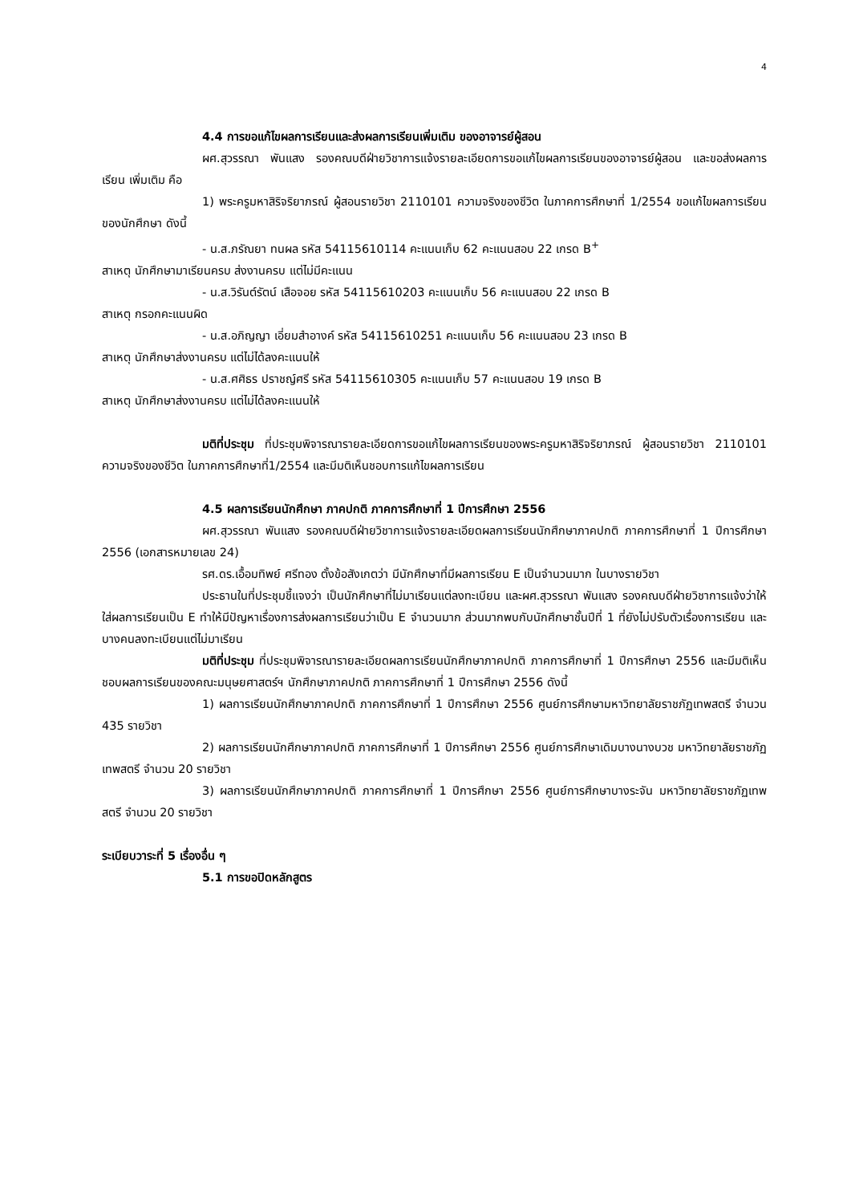4
4.4 การขอแก้ไขผลการเรียนและส่งผลการเรียนเพิ่มเติม ของอาจารย์ผู้สอน
ผศ.สุวรรณา พันแสง รองคณบดีฝ่ายวิชาการแจ้งรายละเอียดการขอแก้ไขผลการเรียนของอาจารย์ผู้สอน และขอส่งผลการเรียน เพิ่มเติม คือ
1) พระครูมหาสิริจริยาภรณ์ ผู้สอนรายวิชา 2110101 ความจริงของชีวิต ในภาคการศึกษาที่ 1/2554 ขอแก้ไขผลการเรียนของนักศึกษา ดังนี้
- น.ส.ภรัณยา ทนผล รหัส 54115610114 คะแนนเก็บ 62 คะแนนสอบ 22 เกรด B<sup>+</sup>
สาเหตุ นักศึกษามาเรียนครบ ส่งงานครบ แต่ไม่มีคะแนน
- น.ส.วิรันต์รัตน์ เสือจอย รหัส 54115610203 คะแนนเก็บ 56 คะแนนสอบ 22 เกรด B
สาเหตุ กรอกคะแนนผิด
- น.ส.อภิญญา เอี่ยมสำอางค์ รหัส 54115610251 คะแนนเก็บ 56 คะแนนสอบ 23 เกรด B
สาเหตุ นักศึกษาส่งงานครบ แต่ไม่ได้ลงคะแนนให้
- น.ส.ศศิธร ปราชญ์ศรี รหัส 54115610305 คะแนนเก็บ 57 คะแนนสอบ 19 เกรด B
สาเหตุ นักศึกษาส่งงานครบ แต่ไม่ได้ลงคะแนนให้
มติที่ประชุม ที่ประชุมพิจารณารายละเอียดการขอแก้ไขผลการเรียนของพระครูมหาสิริจริยาภรณ์ ผู้สอนรายวิชา 2110101 ความจริงของชีวิต ในภาคการศึกษาที่1/2554 และมีมติเห็นชอบการแก้ไขผลการเรียน
4.5 ผลการเรียนนักศึกษา ภาคปกติ ภาคการศึกษาที่ 1 ปีการศึกษา 2556
ผศ.สุวรรณา พันแสง รองคณบดีฝ่ายวิชาการแจ้งรายละเอียดผลการเรียนนักศึกษาภาคปกติ ภาคการศึกษาที่ 1 ปีการศึกษา 2556 (เอกสารหมายเลข 24)
รศ.ดร.เอื้อมทิพย์ ศรีทอง ตั้งข้อสังเกตว่า มีนักศึกษาที่มีผลการเรียน E เป็นจำนวนมาก ในบางรายวิชา
ประธานในที่ประชุมชี้แจงว่า เป็นนักศึกษาที่ไม่มาเรียนแต่ลงทะเบียน และผศ.สุวรรณา พันแสง รองคณบดีฝ่ายวิชาการแจ้งว่าให้ใส่ผลการเรียนเป็น E ทำให้มีปัญหาเรื่องการส่งผลการเรียนว่าเป็น E จำนวนมาก ส่วนมากพบกับนักศึกษาชั้นปีที่ 1 ที่ยังไม่ปรับตัวเรื่องการเรียน และบางคนลงทะเบียนแต่ไม่มาเรียน
มติที่ประชุม ที่ประชุมพิจารณารายละเอียดผลการเรียนนักศึกษาภาคปกติ ภาคการศึกษาที่ 1 ปีการศึกษา 2556 และมีมติเห็นชอบผลการเรียนของคณะมนุษยศาสตร์ฯ นักศึกษาภาคปกติ ภาคการศึกษาที่ 1 ปีการศึกษา 2556 ดังนี้
1) ผลการเรียนนักศึกษาภาคปกติ ภาคการศึกษาที่ 1 ปีการศึกษา 2556 ศูนย์การศึกษามหาวิทยาลัยราชภัฏเทพสตรี จำนวน 435 รายวิชา
2) ผลการเรียนนักศึกษาภาคปกติ ภาคการศึกษาที่ 1 ปีการศึกษา 2556 ศูนย์การศึกษาเดิมบางนางบวช มหาวิทยาลัยราชภัฏเทพสตรี จำนวน 20 รายวิชา
3) ผลการเรียนนักศึกษาภาคปกติ ภาคการศึกษาที่ 1 ปีการศึกษา 2556 ศูนย์การศึกษาบางระจัน มหาวิทยาลัยราชภัฏเทพสตรี จำนวน 20 รายวิชา
ระเบียบวาระที่ 5 เรื่องอื่น ๆ
5.1 การขอปิดหลักสูตร